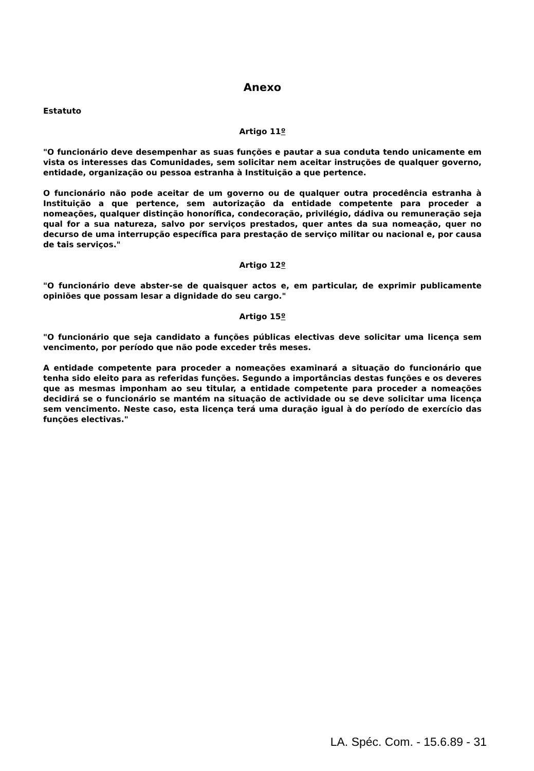Anexo
Estatuto
Artigo 11º
"O funcionário deve desempenhar as suas funções e pautar a sua conduta tendo unicamente em vista os interesses das Comunidades, sem solicitar nem aceitar instruções de qualquer governo, entidade, organização ou pessoa estranha à Instituição a que pertence.
O funcionário não pode aceitar de um governo ou de qualquer outra procedência estranha à Instituição a que pertence, sem autorização da entidade competente para proceder a nomeações, qualquer distinção honorífica, condecoração, privilégio, dádiva ou remuneração seja qual for a sua natureza, salvo por serviços prestados, quer antes da sua nomeação, quer no decurso de uma interrupção específica para prestação de serviço militar ou nacional e, por causa de tais serviços."
Artigo 12º
"O funcionário deve abster-se de quaisquer actos e, em particular, de exprimir publicamente opiniões que possam lesar a dignidade do seu cargo."
Artigo 15º
"O funcionário que seja candidato a funções públicas electivas deve solicitar uma licença sem vencimento, por período que não pode exceder três meses.
A entidade competente para proceder a nomeações examinará a situação do funcionário que tenha sido eleito para as referidas funções. Segundo a importâncias destas funções e os deveres que as mesmas imponham ao seu titular, a entidade competente para proceder a nomeações decidirá se o funcionário se mantém na situação de actividade ou se deve solicitar uma licença sem vencimento. Neste caso, esta licença terá uma duração igual à do período de exercício das funções electivas."
LA. Spéc. Com. - 15.6.89 - 31